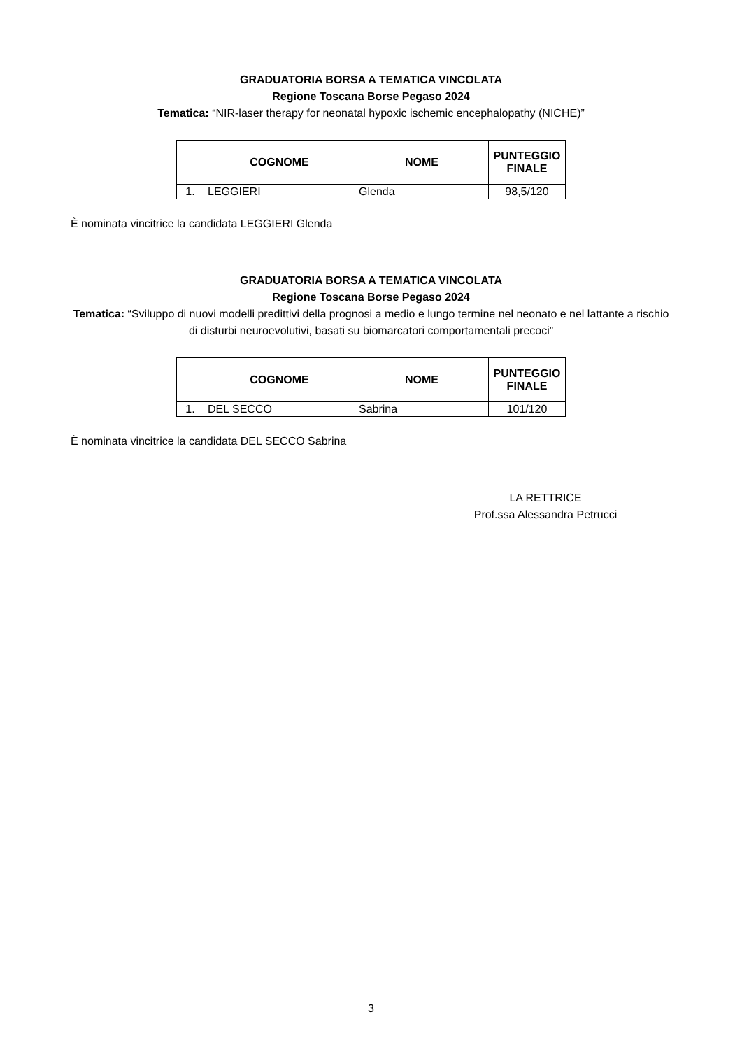GRADUATORIA BORSA A TEMATICA VINCOLATA
Regione Toscana Borse Pegaso 2024
Tematica: “NIR-laser therapy for neonatal hypoxic ischemic encephalopathy (NICHE)”
| | COGNOME | NOME | PUNTEGGIO FINALE |
| --- | --- | --- | --- |
| 1. | LEGGIERI | Glenda | 98,5/120 |
È nominata vincitrice la candidata LEGGIERI Glenda
GRADUATORIA BORSA A TEMATICA VINCOLATA
Regione Toscana Borse Pegaso 2024
Tematica: “Sviluppo di nuovi modelli predittivi della prognosi a medio e lungo termine nel neonato e nel lattante a rischio di disturbi neuroevolutivi, basati su biomarcatori comportamentali precoci”
| | COGNOME | NOME | PUNTEGGIO FINALE |
| --- | --- | --- | --- |
| 1. | DEL SECCO | Sabrina | 101/120 |
È nominata vincitrice la candidata DEL SECCO Sabrina
LA RETTRICE
Prof.ssa Alessandra Petrucci
3